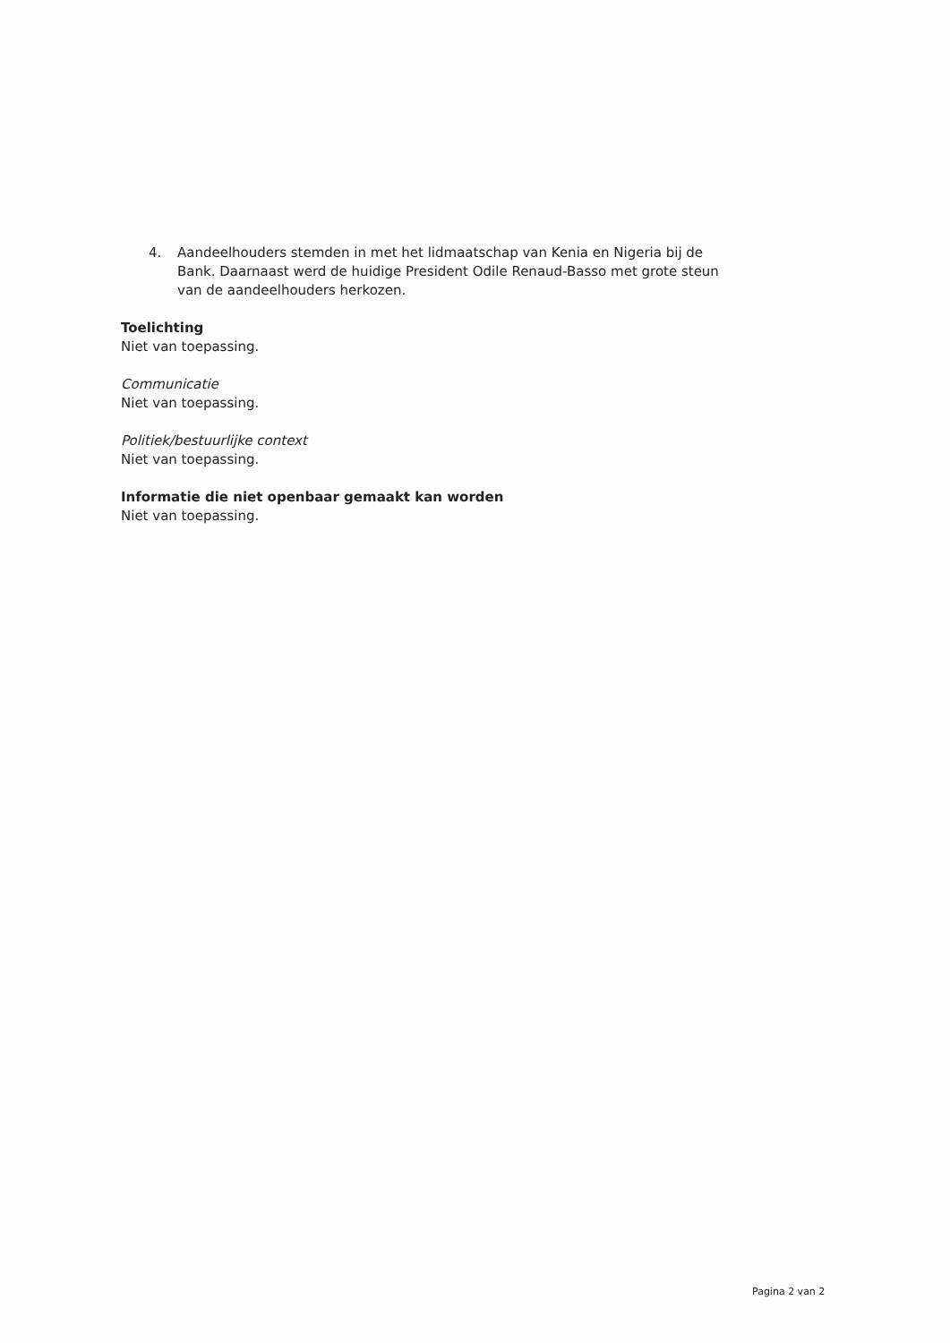4. Aandeelhouders stemden in met het lidmaatschap van Kenia en Nigeria bij de Bank. Daarnaast werd de huidige President Odile Renaud-Basso met grote steun van de aandeelhouders herkozen.
Toelichting
Niet van toepassing.
Communicatie
Niet van toepassing.
Politiek/bestuurlijke context
Niet van toepassing.
Informatie die niet openbaar gemaakt kan worden
Niet van toepassing.
Pagina 2 van 2